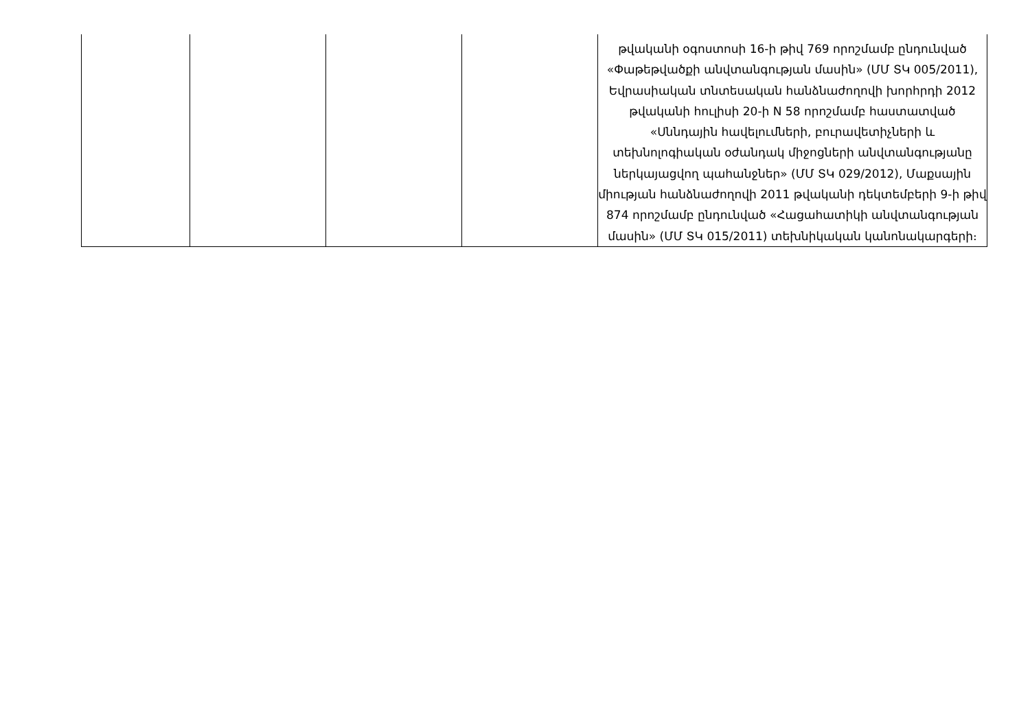| | | | | թվականի օգոստոսի 16-ի թիվ 769 որոշմամբ ընդունված «Փաթեթվածքի անվտանգության մասին» (ՄՄ ՏԿ 005/2011), Եվրասիական տնտեսական հանձնաժողովի խորհրդի 2012 թվականի հուլիսի 20-ի N 58 որոշմամբ հաստատված «Սննդային հավելումների, բուրավետիչների և տեխնոլոգիական օժանդակ միջոցների անվտանգությանը ներկայացվող պահանջներ» (ՄՄ ՏԿ 029/2012), Մաքսային միության հանձնաժողովի 2011 թվականի դեկտեմբերի 9-ի թիվ 874 որոշմամբ ընդունված «Հացահատիկի անվտանգության մասին» (ՄՄ ՏԿ 015/2011) տեխնիկական կանոնակարգերի։ |